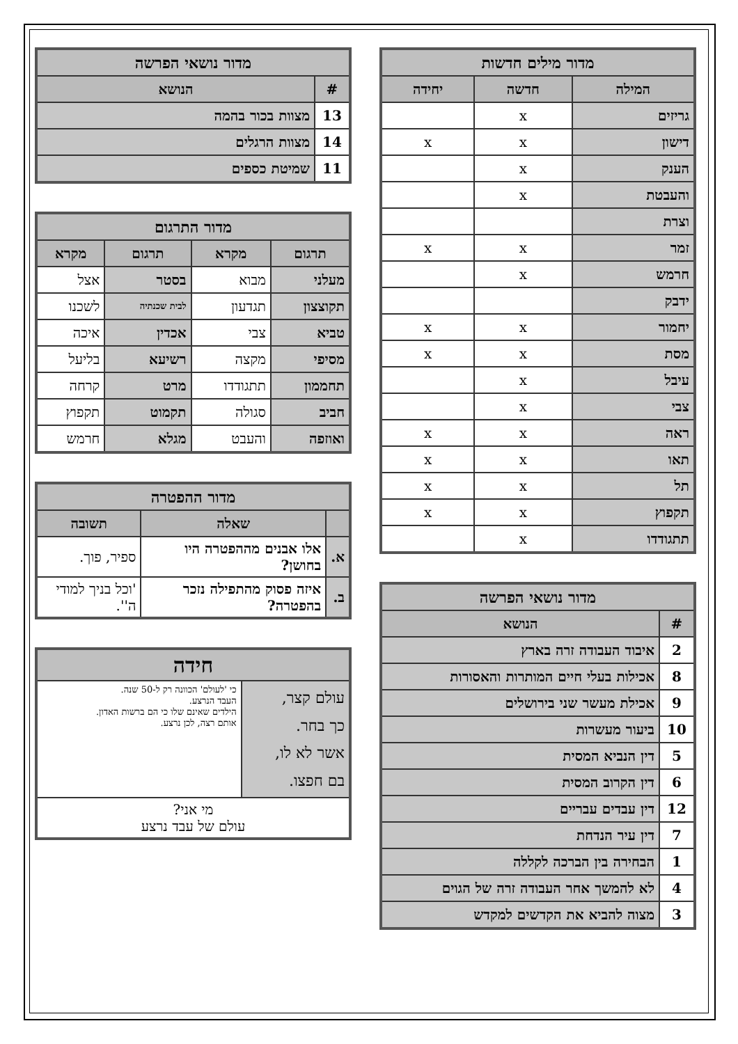| מדור מילים חדשות | | |
| --- | --- | --- |
| המילה | חדשה | יחידה |
| גריזים | x | |
| דישון | x | x |
| הענק | x | |
| והעבטת | x | |
| וצרת | | |
| זמר | x | x |
| חרמש | x | |
| ידבק | | |
| יחמור | x | x |
| מסת | x | x |
| עיבל | x | |
| צבי | x | |
| ראה | x | x |
| תאו | x | x |
| תל | x | x |
| תקפוץ | x | x |
| תתגודדו | x | |
| מדור נושאי הפרשה | |
| --- | --- |
| # | הנושא |
| 2 | איבוד העבודה זרה בארץ |
| 8 | אכילות בעלי חיים המותרות והאסורות |
| 9 | אכילת מעשר שני בירושלים |
| 10 | ביעור מעשרות |
| 5 | דין הנביא המסית |
| 6 | דין הקרוב המסית |
| 12 | דין עבדים עבריים |
| 7 | דין עיר הנדחת |
| 1 | הבחירה בין הברכה לקללה |
| 4 | לא להמשך אחר העבודה זרה של הגוים |
| 3 | מצוה להביא את הקדשים למקדש |
| מדור נושאי הפרשה | |
| --- | --- |
| # | הנושא |
| 13 | מצוות בכור בהמה |
| 14 | מצוות הרגלים |
| 11 | שמיטת כספים |
| מדור התרגום | | | |
| --- | --- | --- | --- |
| תרגום | מקרא | תרגום | מקרא |
| מעלני | מבוא | בסטר | אצל |
| תקוצצון | תגדעון | לבית שכנתיה | לשכנו |
| טביא | צבי | אכדין | איכה |
| מסיפי | מקצה | רשיעא | בליעל |
| תחממון | תתגודדו | מרט | קרחה |
| חביב | סגולה | תקמוט | תקפוץ |
| ואוזפה | והעבט | מגלא | חרמש |
| מדור ההפטרה | | |
| --- | --- | --- |
| | שאלה | תשובה |
| א. | אלו אבנים מההפטרה היו בחושן? | ספיר, פוך. |
| ב. | איזה פסוק מהתפילה נזכר בהפטרה? | 'וכל בניך למודי ה''. |
| חידה | |
| --- | --- |
| עולם קצר, כך בחר. אשר לא לו, בם חפצו. | כי 'לעולם' הכוונה רק ל-50 שנה. העבד הנרצע. הילדים שאינם שלו כי הם ברשות האדון. אותם רצה, לכן נרצע. |
| מי אני? עולם של עבד נרצע | |